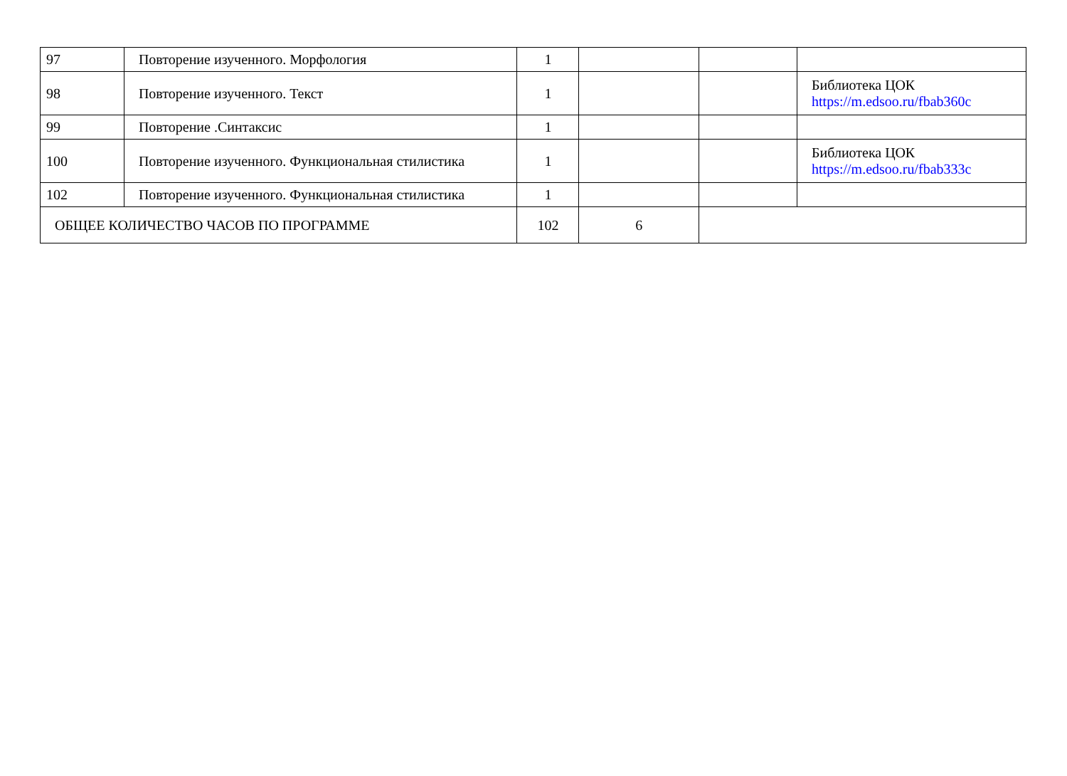| 97 | Повторение изученного. Морфология | 1 | | | |
| 98 | Повторение изученного. Текст | 1 | | | Библиотека ЦОК https://m.edsoo.ru/fbab360c |
| 99 | Повторение .Синтаксис | 1 | | | |
| 100 | Повторение изученного. Функциональная стилистика | 1 | | | Библиотека ЦОК https://m.edsoo.ru/fbab333c |
| 102 | Повторение изученного. Функциональная стилистика | 1 | | | |
| ОБЩЕЕ КОЛИЧЕСТВО ЧАСОВ ПО ПРОГРАММЕ | | 102 | 6 | | |